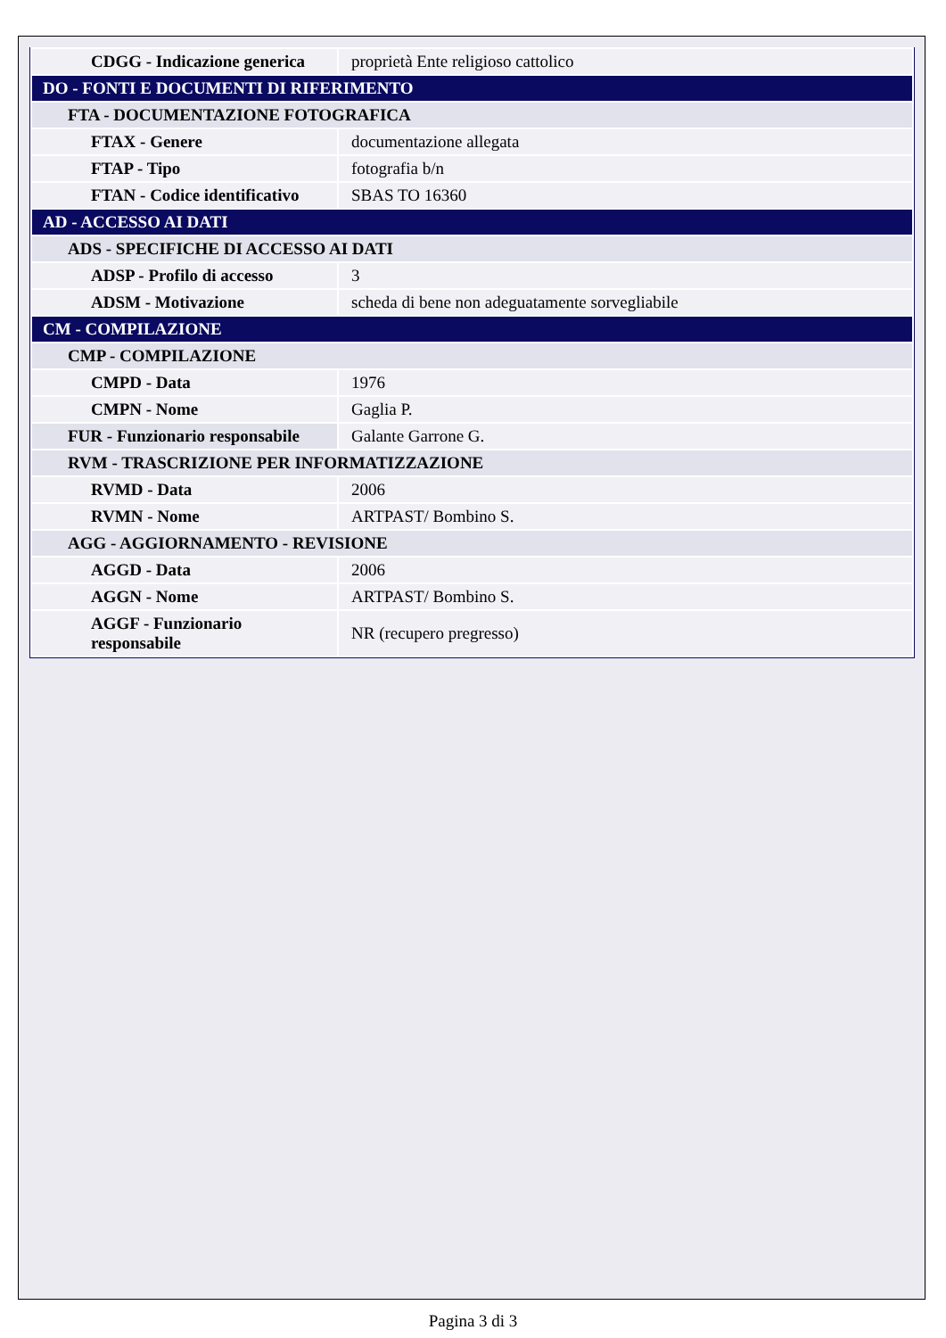| CDGG - Indicazione generica | proprietà Ente religioso cattolico |
| DO - FONTI E DOCUMENTI DI RIFERIMENTO | |
| FTA - DOCUMENTAZIONE FOTOGRAFICA | |
| FTAX - Genere | documentazione allegata |
| FTAP - Tipo | fotografia b/n |
| FTAN - Codice identificativo | SBAS TO 16360 |
| AD - ACCESSO AI DATI | |
| ADS - SPECIFICHE DI ACCESSO AI DATI | |
| ADSP - Profilo di accesso | 3 |
| ADSM - Motivazione | scheda di bene non adeguatamente sorvegliabile |
| CM - COMPILAZIONE | |
| CMP - COMPILAZIONE | |
| CMPD - Data | 1976 |
| CMPN - Nome | Gaglia P. |
| FUR - Funzionario responsabile | Galante Garrone G. |
| RVM - TRASCRIZIONE PER INFORMATIZZAZIONE | |
| RVMD - Data | 2006 |
| RVMN - Nome | ARTPAST/ Bombino S. |
| AGG - AGGIORNAMENTO - REVISIONE | |
| AGGD - Data | 2006 |
| AGGN - Nome | ARTPAST/ Bombino S. |
| AGGF - Funzionario responsabile | NR (recupero pregresso) |
Pagina 3 di 3